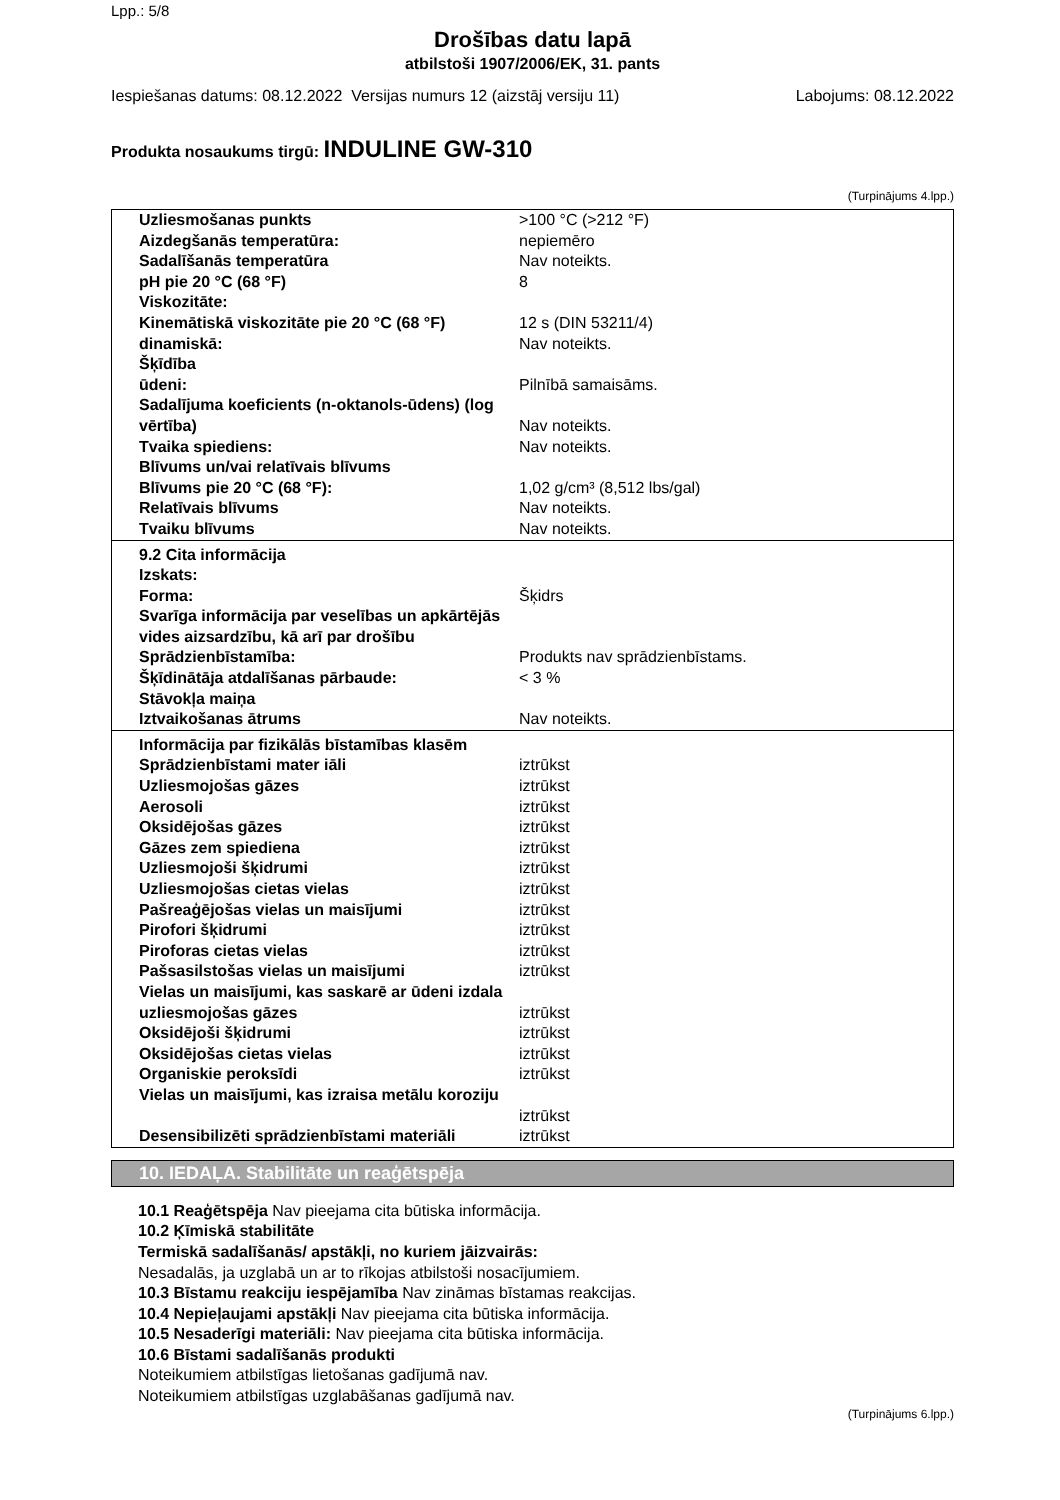Lpp.: 5/8
Drošības datu lapā
atbilstoši 1907/2006/EK, 31. pants
Iespiešanas datums: 08.12.2022 Versijas numurs 12 (aizstāj versiju 11) Labojums: 08.12.2022
Produkta nosaukums tirgū: INDULINE GW-310
(Turpinājums 4.lpp.)
| Uzliesmošanas punkts | >100 °C (>212 °F) |
| Aizdegšanās temperatūra: | nepiemēro |
| Sadalīšanās temperatūra | Nav noteikts. |
| pH pie 20 °C (68 °F) | 8 |
| Viskozitāte: | |
| Kinemātiskā viskozitāte pie 20 °C (68 °F) | 12 s (DIN 53211/4) |
| dinamiskā: | Nav noteikts. |
| Šķīdība | |
| ūdeni: | Pilnībā samaisāms. |
| Sadalījuma koeficients (n-oktanols-ūdens) (log vērtība) | Nav noteikts. |
| Tvaika spiediens: | Nav noteikts. |
| Blīvums un/vai relatīvais blīvums | |
| Blīvums pie 20 °C (68 °F): | 1,02 g/cm³ (8,512 lbs/gal) |
| Relatīvais blīvums | Nav noteikts. |
| Tvaiku blīvums | Nav noteikts. |
| 9.2 Cita informācija | |
| Izskats: | |
| Forma: | Šķidrs |
| Svarīga informācija par veselības un apkārtējās vides aizsardzību, kā arī par drošību | |
| Sprādzienbīstamība: | Produkts nav sprādzienbīstams. |
| Šķīdinātāja atdalīšanas pārbaude: | < 3 % |
| Stāvokļa maiņa | |
| Iztvaikošanas ātrums | Nav noteikts. |
| Informācija par fizikālās bīstamības klasēm | |
| Sprādzienbīstami mater iāli | iztrūkst |
| Uzliesmojošas gāzes | iztrūkst |
| Aerosoli | iztrūkst |
| Oksidējošas gāzes | iztrūkst |
| Gāzes zem spiediena | iztrūkst |
| Uzliesmojoši šķidrumi | iztrūkst |
| Uzliesmojošas cietas vielas | iztrūkst |
| Pašreaģējošas vielas un maisījumi | iztrūkst |
| Pirofori šķidrumi | iztrūkst |
| Piroforas cietas vielas | iztrūkst |
| Pašsasilstošas vielas un maisījumi | iztrūkst |
| Vielas un maisījumi, kas saskarē ar ūdeni izdala uzliesmojošas gāzes | iztrūkst |
| Oksidējoši šķidrumi | iztrūkst |
| Oksidējošas cietas vielas | iztrūkst |
| Organiskie peroksīdi | iztrūkst |
| Vielas un maisījumi, kas izraisa metālu koroziju | iztrūkst |
| Desensibilizēti sprādzienbīstami materiāli | iztrūkst |
10. IEDAĻA. Stabilitāte un reaģētspēja
10.1 Reaģētspēja Nav pieejama cita būtiska informācija.
10.2 Ķīmiskā stabilitāte
Termiskā sadalīšanās/ apstākļi, no kuriem jāizvairās:
Nesadalās, ja uzglabā un ar to rīkojas atbilstoši nosacījumiem.
10.3 Bīstamu reakciju iespējamība Nav zināmas bīstamas reakcijas.
10.4 Nepieļaujami apstākļi Nav pieejama cita būtiska informācija.
10.5 Nesaderīgi materiāli: Nav pieejama cita būtiska informācija.
10.6 Bīstami sadalīšanās produkti
Noteikumiem atbilstīgas lietošanas gadījumā nav.
Noteikumiem atbilstīgas uzglabāšanas gadījumā nav.
(Turpinājums 6.lpp.)